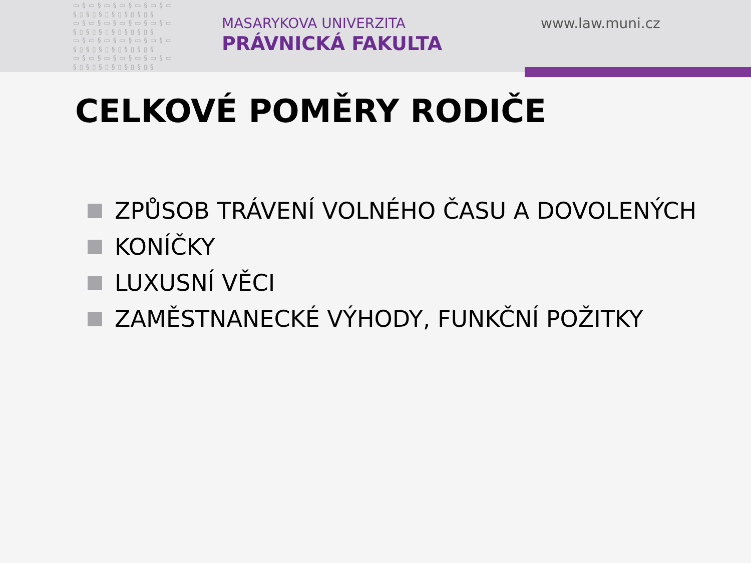▭§▭§▭§▭§▭§▭§▭ §▯§▯§▯§▯§▯§▯§ ▭§▭§▭§▭§▭§▭§▭ §▯§▯§▯§▯§▯§▯§ ▭§▭§▭§▭§▭§▭§▭ §▯§▯§▯§▯§▯§▯§ ▭§▭§▭§▭§▭§▭§▭ §▯§▯§▯§▯§▯§▯§
MASARYKOVA UNIVERZITA
PRÁVNICKÁ FAKULTA
www.law.muni.cz
CELKOVÉ POMĚRY RODIČE
ZPŮSOB TRÁVENÍ VOLNÉHO ČASU A DOVOLENÝCH
KONÍČKY
LUXUSNÍ VĚCI
ZAMĚSTNANECKÉ VÝHODY, FUNKČNÍ POŽITKY